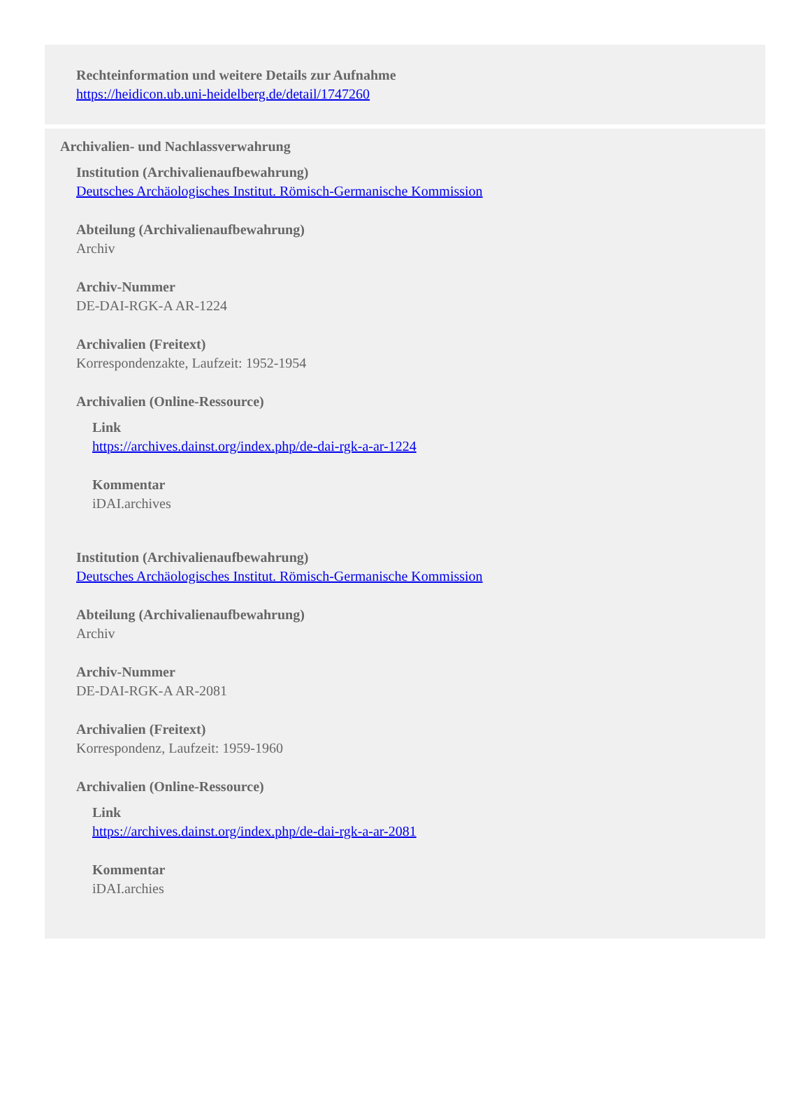Rechteinformation und weitere Details zur Aufnahme
https://heidicon.ub.uni-heidelberg.de/detail/1747260
Archivalien- und Nachlassverwahrung
Institution (Archivalienaufbewahrung)
Deutsches Archäologisches Institut. Römisch-Germanische Kommission
Abteilung (Archivalienaufbewahrung)
Archiv
Archiv-Nummer
DE-DAI-RGK-A AR-1224
Archivalien (Freitext)
Korrespondenzakte, Laufzeit: 1952-1954
Archivalien (Online-Ressource)
Link
https://archives.dainst.org/index.php/de-dai-rgk-a-ar-1224
Kommentar
iDAI.archives
Institution (Archivalienaufbewahrung)
Deutsches Archäologisches Institut. Römisch-Germanische Kommission
Abteilung (Archivalienaufbewahrung)
Archiv
Archiv-Nummer
DE-DAI-RGK-A AR-2081
Archivalien (Freitext)
Korrespondenz, Laufzeit: 1959-1960
Archivalien (Online-Ressource)
Link
https://archives.dainst.org/index.php/de-dai-rgk-a-ar-2081
Kommentar
iDAI.archies